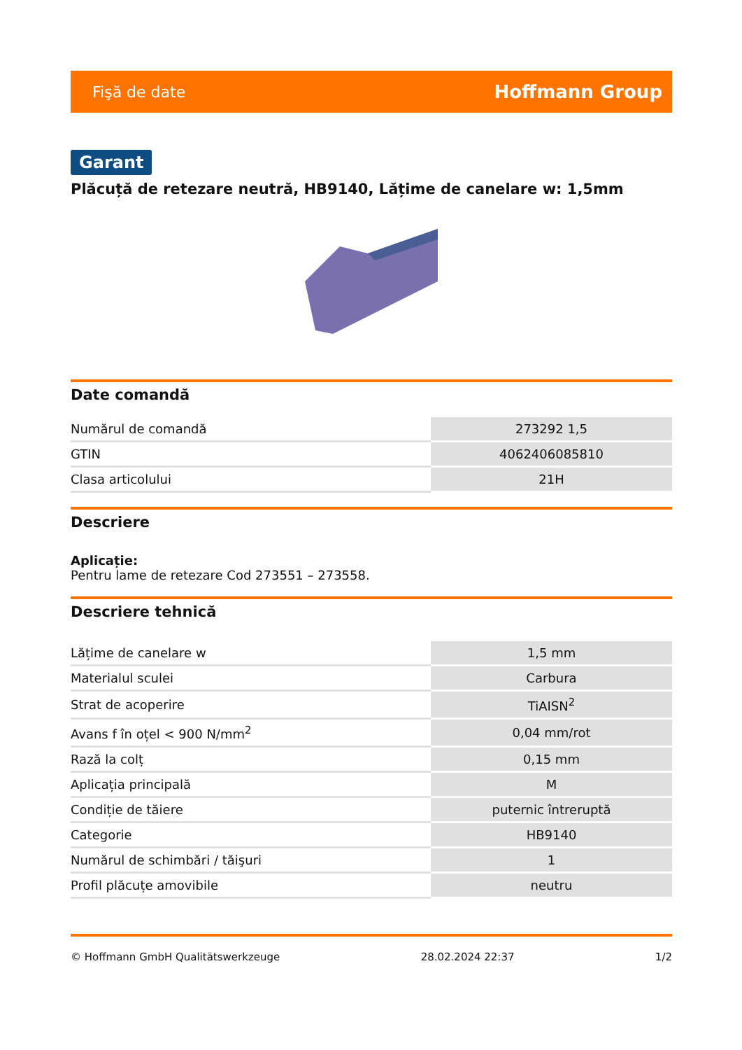Fişă de date Hoffmann Group
Garant
Plăcuță de retezare neutră, HB9140, Lățime de canelare w: 1,5mm
Date comandă
| Numărul de comandă | 273292 1,5 |
| GTIN | 4062406085810 |
| Clasa articolului | 21H |
Descriere
Aplicație:
Pentru lame de retezare Cod 273551 – 273558.
Descriere tehnică
| Lățime de canelare w | 1,5 mm |
| Materialul sculei | Carbura |
| Strat de acoperire | TiAISN<sup>2</sup> |
| Avans f în oțel < 900 N/mm<sup>2</sup> | 0,04 mm/rot |
| Rază la colț | 0,15 mm |
| Aplicația principală | M |
| Condiție de tăiere | puternic întreruptă |
| Categorie | HB9140 |
| Numărul de schimbări / tăişuri | 1 |
| Profil plăcuțe amovibile | neutru |
© Hoffmann GmbH Qualitätswerkzeuge 28.02.2024 22:37 1/2